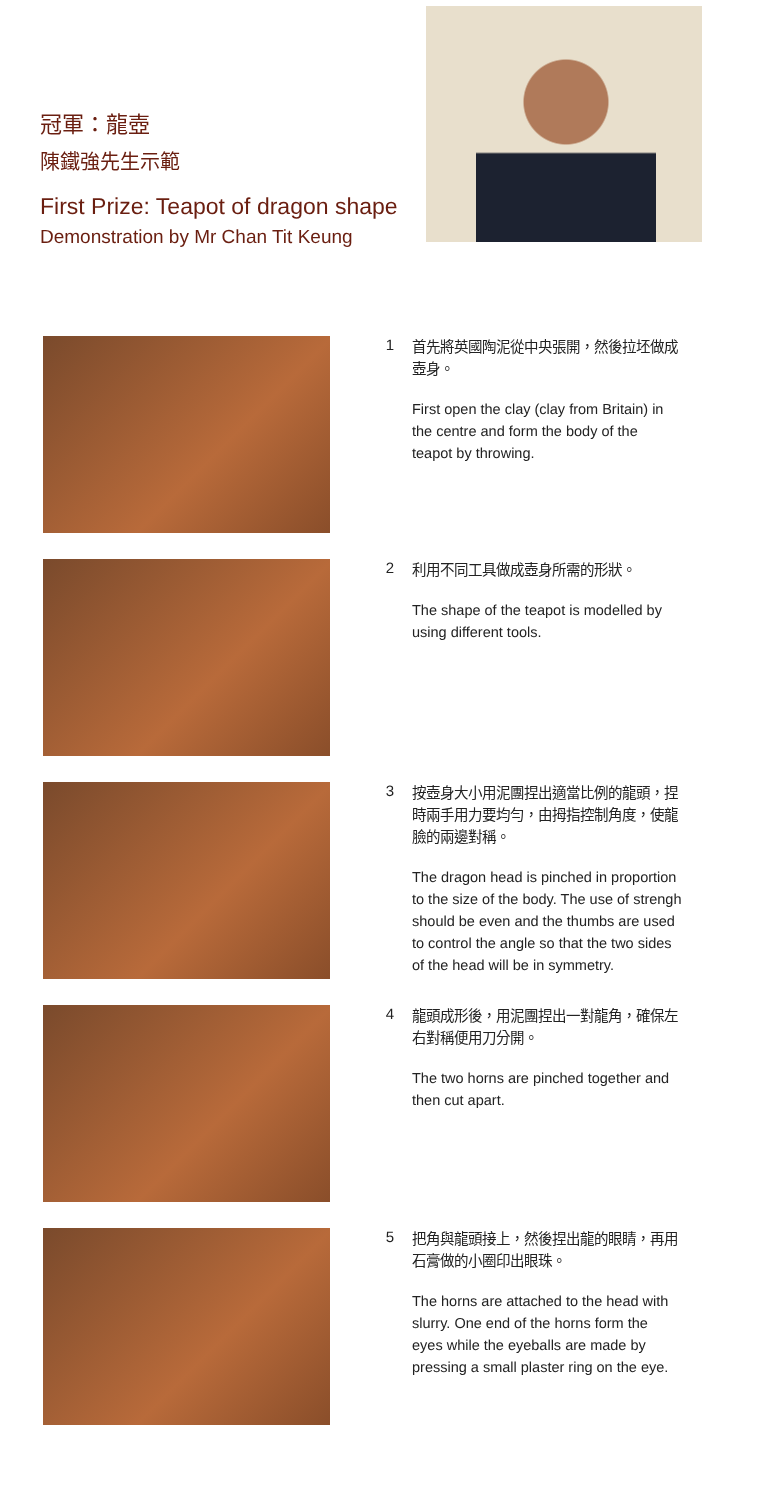冠軍：龍壺
陳鐵強先生示範
First Prize: Teapot of dragon shape
Demonstration by Mr Chan Tit Keung
1
首先將英國陶泥從中央張開，然後拉坯做成壺身。
First open the clay (clay from Britain) in the centre and form the body of the teapot by throwing.
2
利用不同工具做成壺身所需的形狀。
The shape of the teapot is modelled by using different tools.
3
按壺身大小用泥團捏出適當比例的龍頭，捏時兩手用力要均勻，由拇指控制角度，使龍臉的兩邊對稱。
The dragon head is pinched in proportion to the size of the body. The use of strengh should be even and the thumbs are used to control the angle so that the two sides of the head will be in symmetry.
4
龍頭成形後，用泥團捏出一對龍角，確保左右對稱便用刀分開。
The two horns are pinched together and then cut apart.
5
把角與龍頭接上，然後捏出龍的眼睛，再用石膏做的小圈印出眼珠。
The horns are attached to the head with slurry. One end of the horns form the eyes while the eyeballs are made by pressing a small plaster ring on the eye.